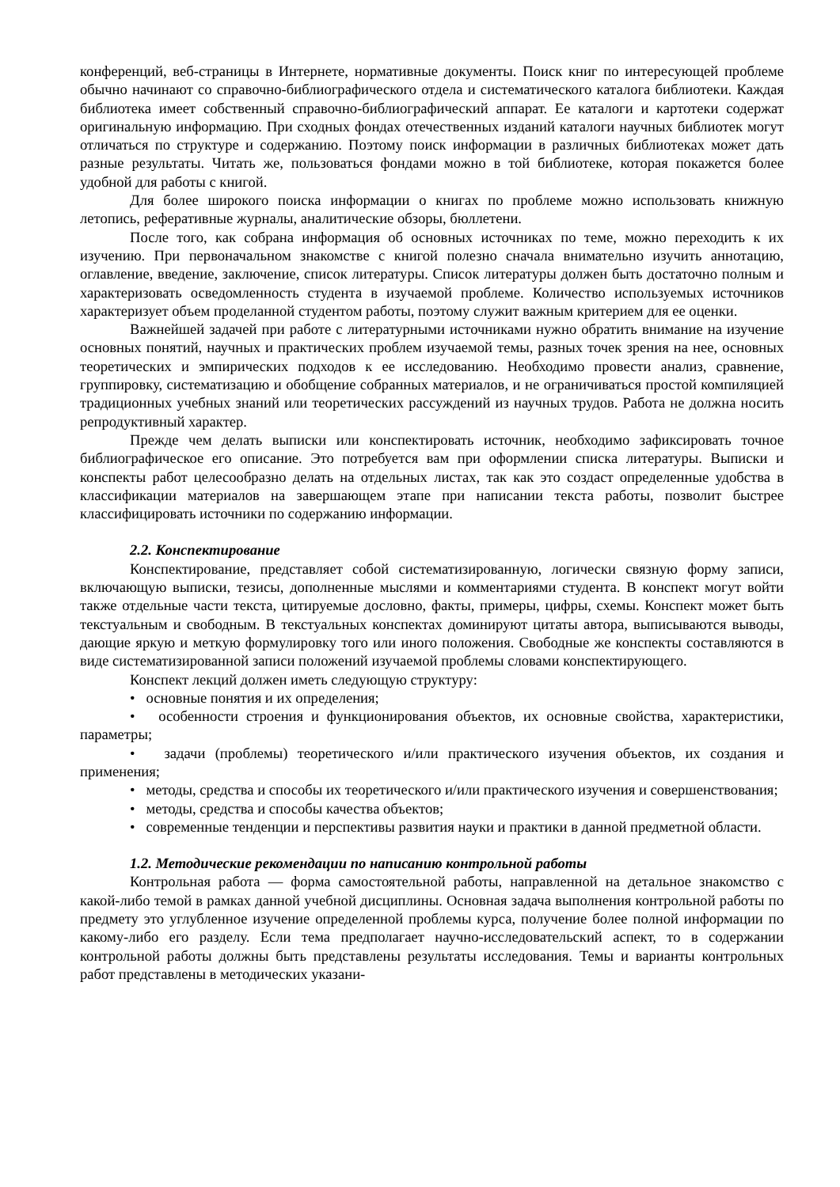конференций, веб-страницы в Интернете, нормативные документы. Поиск книг по интересующей проблеме обычно начинают со справочно-библиографического отдела и систематического каталога библиотеки. Каждая библиотека имеет собственный справочно-библиографический аппарат. Ее каталоги и картотеки содержат оригинальную информацию. При сходных фондах отечественных изданий каталоги научных библиотек могут отличаться по структуре и содержанию. Поэтому поиск информации в различных библиотеках может дать разные результаты. Читать же, пользоваться фондами можно в той библиотеке, которая покажется более удобной для работы с книгой.
Для более широкого поиска информации о книгах по проблеме можно использовать книжную летопись, реферативные журналы, аналитические обзоры, бюллетени.
После того, как собрана информация об основных источниках по теме, можно переходить к их изучению. При первоначальном знакомстве с книгой полезно сначала внимательно изучить аннотацию, оглавление, введение, заключение, список литературы. Список литературы должен быть достаточно полным и характеризовать осведомленность студента в изучаемой проблеме. Количество используемых источников характеризует объем проделанной студентом работы, поэтому служит важным критерием для ее оценки.
Важнейшей задачей при работе с литературными источниками нужно обратить внимание на изучение основных понятий, научных и практических проблем изучаемой темы, разных точек зрения на нее, основных теоретических и эмпирических подходов к ее исследованию. Необходимо провести анализ, сравнение, группировку, систематизацию и обобщение собранных материалов, и не ограничиваться простой компиляцией традиционных учебных знаний или теоретических рассуждений из научных трудов. Работа не должна носить репродуктивный характер.
Прежде чем делать выписки или конспектировать источник, необходимо зафиксировать точное библиографическое его описание. Это потребуется вам при оформлении списка литературы. Выписки и конспекты работ целесообразно делать на отдельных листах, так как это создаст определенные удобства в классификации материалов на завершающем этапе при написании текста работы, позволит быстрее классифицировать источники по содержанию информации.
2.2. Конспектирование
Конспектирование, представляет собой систематизированную, логически связную форму записи, включающую выписки, тезисы, дополненные мыслями и комментариями студента. В конспект могут войти также отдельные части текста, цитируемые дословно, факты, примеры, цифры, схемы. Конспект может быть текстуальным и свободным. В текстуальных конспектах доминируют цитаты автора, выписываются выводы, дающие яркую и меткую формулировку того или иного положения. Свободные же конспекты составляются в виде систематизированной записи положений изучаемой проблемы словами конспектирующего.
Конспект лекций должен иметь следующую структуру:
• основные понятия и их определения;
• особенности строения и функционирования объектов, их основные свойства, характеристики, параметры;
• задачи (проблемы) теоретического и/или практического изучения объектов, их создания и применения;
• методы, средства и способы их теоретического и/или практического изучения и совершенствования;
• методы, средства и способы качества объектов;
• современные тенденции и перспективы развития науки и практики в данной предметной области.
1.2. Методические рекомендации по написанию контрольной работы
Контрольная работа — форма самостоятельной работы, направленной на детальное знакомство с какой-либо темой в рамках данной учебной дисциплины. Основная задача выполнения контрольной работы по предмету это углубленное изучение определенной проблемы курса, получение более полной информации по какому-либо его разделу. Если тема предполагает научно-исследовательский аспект, то в содержании контрольной работы должны быть представлены результаты исследования. Темы и варианты контрольных работ представлены в методических указани-